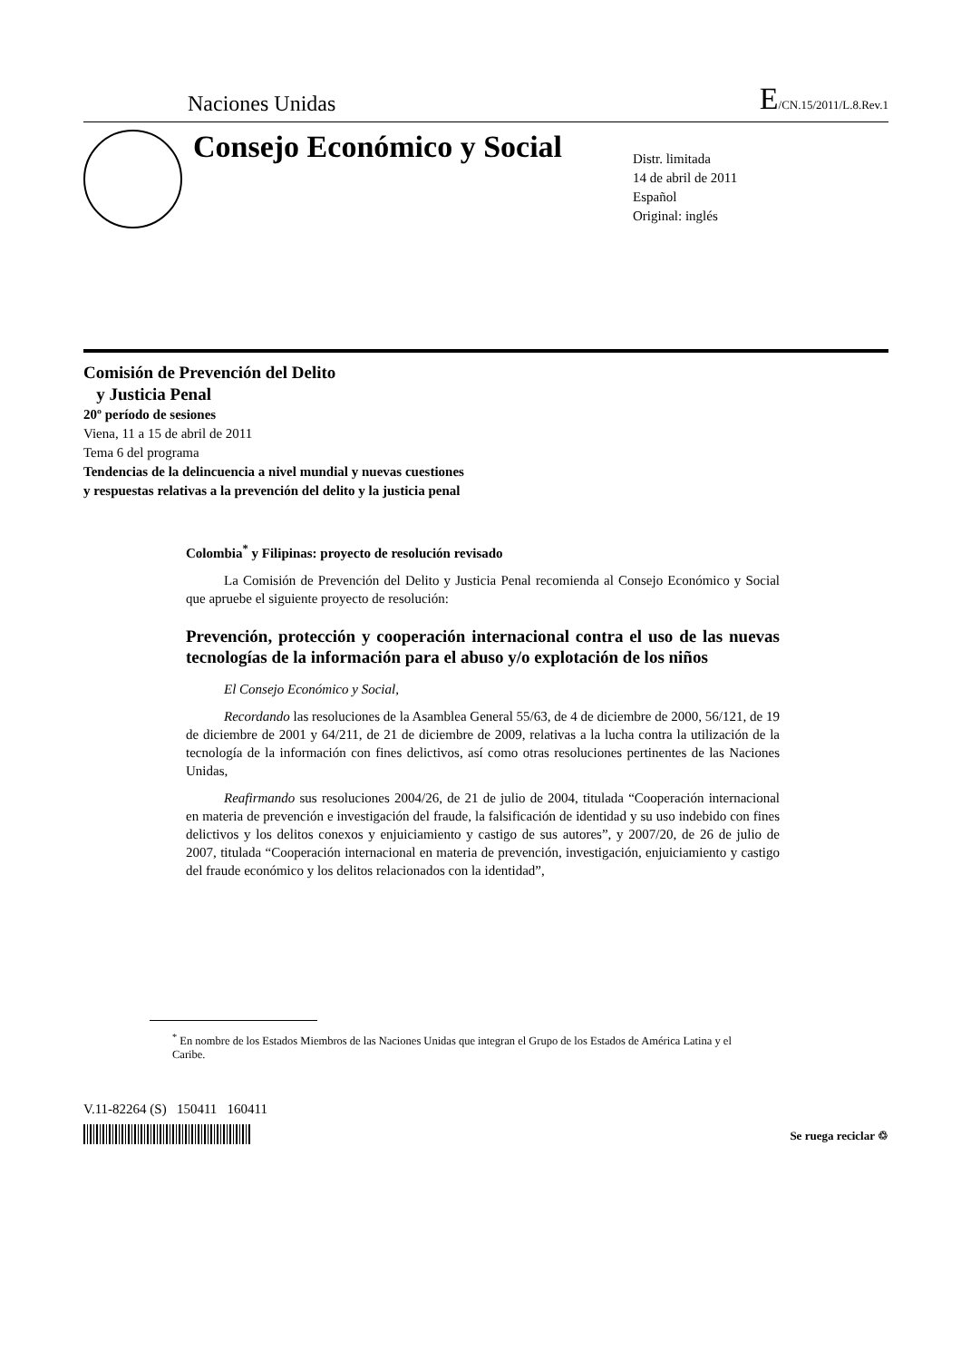Naciones Unidas E/CN.15/2011/L.8.Rev.1
Consejo Económico y Social
Distr. limitada
14 de abril de 2011
Español
Original: inglés
Comisión de Prevención del Delito
y Justicia Penal
20º período de sesiones
Viena, 11 a 15 de abril de 2011
Tema 6 del programa
Tendencias de la delincuencia a nivel mundial y nuevas cuestiones
y respuestas relativas a la prevención del delito y la justicia penal
Colombia<sup>*</sup> y Filipinas: proyecto de resolución revisado
La Comisión de Prevención del Delito y Justicia Penal recomienda al Consejo Económico y Social que apruebe el siguiente proyecto de resolución:
Prevención, protección y cooperación internacional contra el uso de las nuevas tecnologías de la información para el abuso y/o explotación de los niños
El Consejo Económico y Social,
Recordando las resoluciones de la Asamblea General 55/63, de 4 de diciembre de 2000, 56/121, de 19 de diciembre de 2001 y 64/211, de 21 de diciembre de 2009, relativas a la lucha contra la utilización de la tecnología de la información con fines delictivos, así como otras resoluciones pertinentes de las Naciones Unidas,
Reafirmando sus resoluciones 2004/26, de 21 de julio de 2004, titulada “Cooperación internacional en materia de prevención e investigación del fraude, la falsificación de identidad y su uso indebido con fines delictivos y los delitos conexos y enjuiciamiento y castigo de sus autores”, y 2007/20, de 26 de julio de 2007, titulada “Cooperación internacional en materia de prevención, investigación, enjuiciamiento y castigo del fraude económico y los delitos relacionados con la identidad”,
<sup>*</sup> En nombre de los Estados Miembros de las Naciones Unidas que integran el Grupo de los Estados de América Latina y el Caribe.
V.11-82264 (S) 150411 160411
Se ruega reciclar ♲